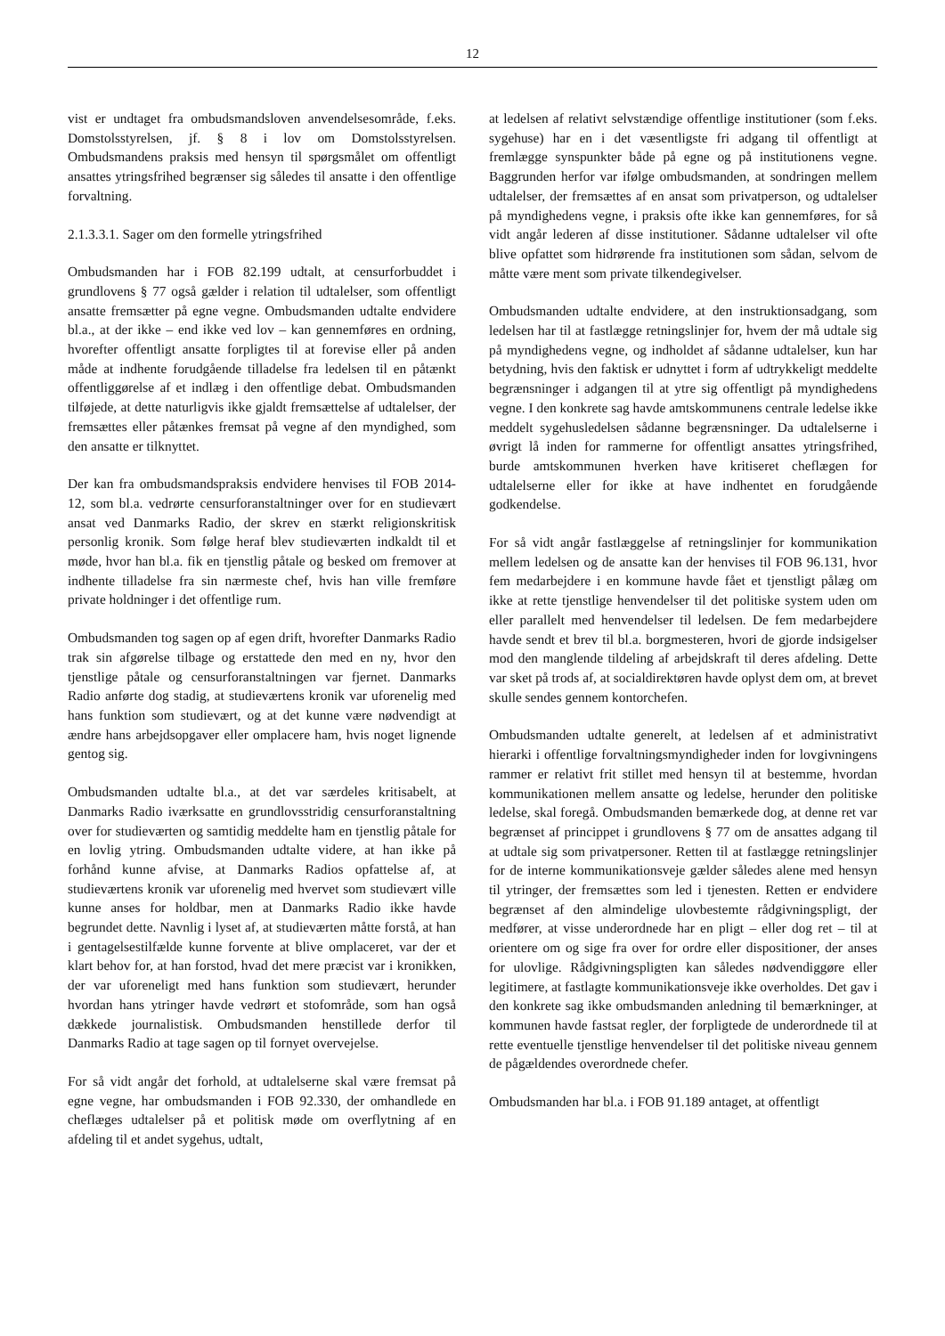12
vist er undtaget fra ombudsmandsloven anvendelsesområde, f.eks. Domstolsstyrelsen, jf. § 8 i lov om Domstolsstyrelsen. Ombudsmandens praksis med hensyn til spørgsmålet om offentligt ansattes ytringsfrihed begrænser sig således til ansatte i den offentlige forvaltning.
2.1.3.3.1. Sager om den formelle ytringsfrihed
Ombudsmanden har i FOB 82.199 udtalt, at censurforbuddet i grundlovens § 77 også gælder i relation til udtalelser, som offentligt ansatte fremsætter på egne vegne. Ombudsmanden udtalte endvidere bl.a., at der ikke – end ikke ved lov – kan gennemføres en ordning, hvorefter offentligt ansatte forpligtes til at forevise eller på anden måde at indhente forudgående tilladelse fra ledelsen til en påtænkt offentliggørelse af et indlæg i den offentlige debat. Ombudsmanden tilføjede, at dette naturligvis ikke gjaldt fremsættelse af udtalelser, der fremsættes eller påtænkes fremsat på vegne af den myndighed, som den ansatte er tilknyttet.
Der kan fra ombudsmandspraksis endvidere henvises til FOB 2014-12, som bl.a. vedrørte censurforanstaltninger over for en studievært ansat ved Danmarks Radio, der skrev en stærkt religionskritisk personlig kronik. Som følge heraf blev studieværten indkaldt til et møde, hvor han bl.a. fik en tjenstlig påtale og besked om fremover at indhente tilladelse fra sin nærmeste chef, hvis han ville fremføre private holdninger i det offentlige rum.
Ombudsmanden tog sagen op af egen drift, hvorefter Danmarks Radio trak sin afgørelse tilbage og erstattede den med en ny, hvor den tjenstlige påtale og censurforanstaltningen var fjernet. Danmarks Radio anførte dog stadig, at studieværtens kronik var uforenelig med hans funktion som studievært, og at det kunne være nødvendigt at ændre hans arbejdsopgaver eller omplacere ham, hvis noget lignende gentog sig.
Ombudsmanden udtalte bl.a., at det var særdeles kritisabelt, at Danmarks Radio iværksatte en grundlovsstridig censurforanstaltning over for studieværten og samtidig meddelte ham en tjenstlig påtale for en lovlig ytring. Ombudsmanden udtalte videre, at han ikke på forhånd kunne afvise, at Danmarks Radios opfattelse af, at studieværtens kronik var uforenelig med hvervet som studievært ville kunne anses for holdbar, men at Danmarks Radio ikke havde begrundet dette. Navnlig i lyset af, at studieværten måtte forstå, at han i gentagelsestilfælde kunne forvente at blive omplaceret, var der et klart behov for, at han forstod, hvad det mere præcist var i kronikken, der var uforeneligt med hans funktion som studievært, herunder hvordan hans ytringer havde vedrørt et stofområde, som han også dækkede journalistisk. Ombudsmanden henstillede derfor til Danmarks Radio at tage sagen op til fornyet overvejelse.
For så vidt angår det forhold, at udtalelserne skal være fremsat på egne vegne, har ombudsmanden i FOB 92.330, der omhandlede en cheflæges udtalelser på et politisk møde om overflytning af en afdeling til et andet sygehus, udtalt,
at ledelsen af relativt selvstændige offentlige institutioner (som f.eks. sygehuse) har en i det væsentligste fri adgang til offentligt at fremlægge synspunkter både på egne og på institutionens vegne. Baggrunden herfor var ifølge ombudsmanden, at sondringen mellem udtalelser, der fremsættes af en ansat som privatperson, og udtalelser på myndighedens vegne, i praksis ofte ikke kan gennemføres, for så vidt angår lederen af disse institutioner. Sådanne udtalelser vil ofte blive opfattet som hidrørende fra institutionen som sådan, selvom de måtte være ment som private tilkendegivelser.
Ombudsmanden udtalte endvidere, at den instruktionsadgang, som ledelsen har til at fastlægge retningslinjer for, hvem der må udtale sig på myndighedens vegne, og indholdet af sådanne udtalelser, kun har betydning, hvis den faktisk er udnyttet i form af udtrykkeligt meddelte begrænsninger i adgangen til at ytre sig offentligt på myndighedens vegne. I den konkrete sag havde amtskommunens centrale ledelse ikke meddelt sygehusledelsen sådanne begrænsninger. Da udtalelserne i øvrigt lå inden for rammerne for offentligt ansattes ytringsfrihed, burde amtskommunen hverken have kritiseret cheflægen for udtalelserne eller for ikke at have indhentet en forudgående godkendelse.
For så vidt angår fastlæggelse af retningslinjer for kommunikation mellem ledelsen og de ansatte kan der henvises til FOB 96.131, hvor fem medarbejdere i en kommune havde fået et tjenstligt pålæg om ikke at rette tjenstlige henvendelser til det politiske system uden om eller parallelt med henvendelser til ledelsen. De fem medarbejdere havde sendt et brev til bl.a. borgmesteren, hvori de gjorde indsigelser mod den manglende tildeling af arbejdskraft til deres afdeling. Dette var sket på trods af, at socialdirektøren havde oplyst dem om, at brevet skulle sendes gennem kontorchefen.
Ombudsmanden udtalte generelt, at ledelsen af et administrativt hierarki i offentlige forvaltningsmyndigheder inden for lovgivningens rammer er relativt frit stillet med hensyn til at bestemme, hvordan kommunikationen mellem ansatte og ledelse, herunder den politiske ledelse, skal foregå. Ombudsmanden bemærkede dog, at denne ret var begrænset af princippet i grundlovens § 77 om de ansattes adgang til at udtale sig som privatpersoner. Retten til at fastlægge retningslinjer for de interne kommunikationsveje gælder således alene med hensyn til ytringer, der fremsættes som led i tjenesten. Retten er endvidere begrænset af den almindelige ulovbestemte rådgivningspligt, der medfører, at visse underordnede har en pligt – eller dog ret – til at orientere om og sige fra over for ordre eller dispositioner, der anses for ulovlige. Rådgivningspligten kan således nødvendiggøre eller legitimere, at fastlagte kommunikationsveje ikke overholdes. Det gav i den konkrete sag ikke ombudsmanden anledning til bemærkninger, at kommunen havde fastsat regler, der forpligtede de underordnede til at rette eventuelle tjenstlige henvendelser til det politiske niveau gennem de pågældendes overordnede chefer.
Ombudsmanden har bl.a. i FOB 91.189 antaget, at offentligt